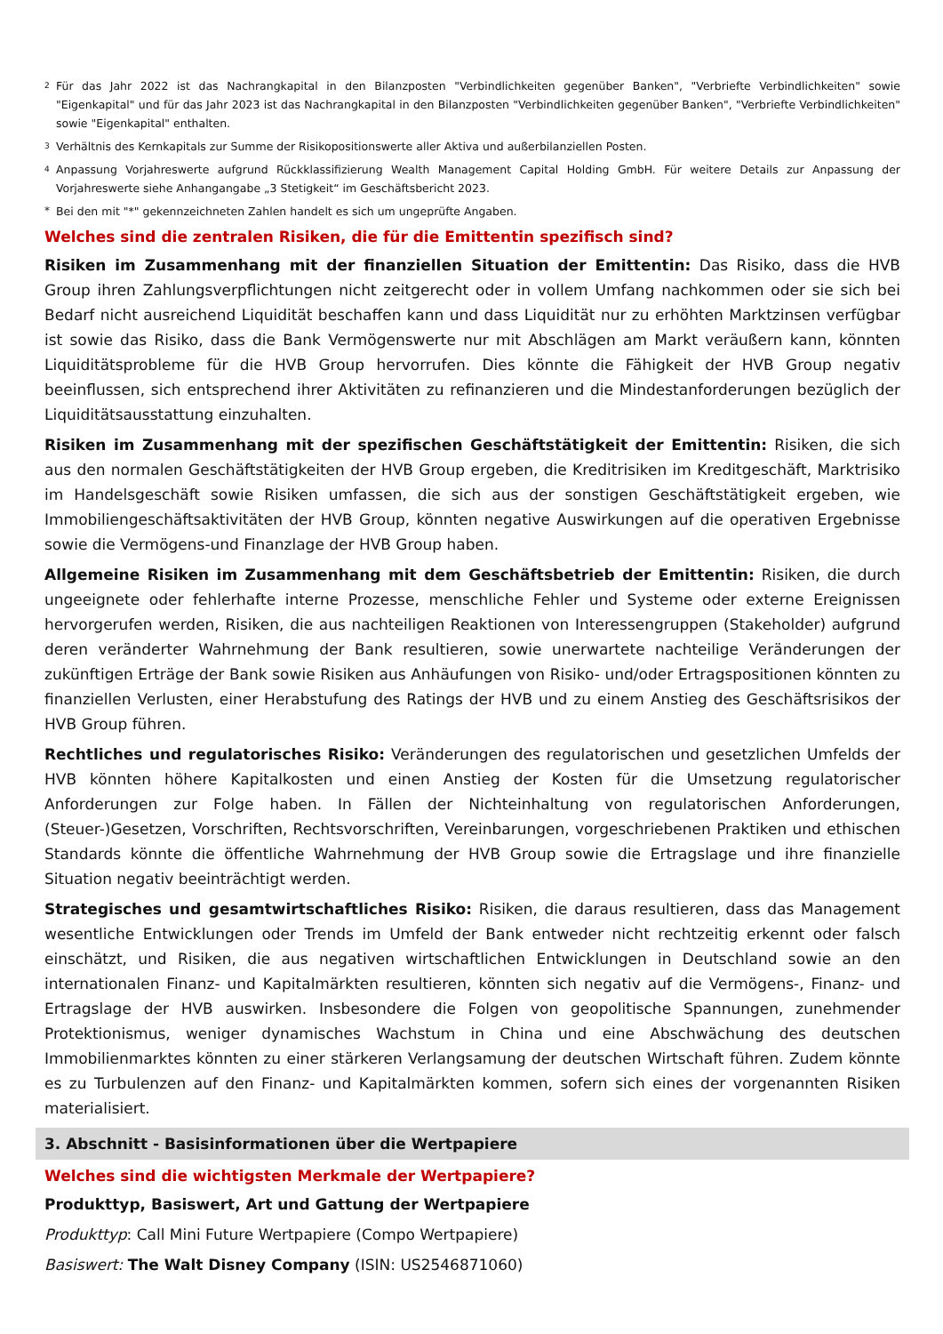2 Für das Jahr 2022 ist das Nachrangkapital in den Bilanzposten "Verbindlichkeiten gegenüber Banken", "Verbriefte Verbindlichkeiten" sowie "Eigenkapital" und für das Jahr 2023 ist das Nachrangkapital in den Bilanzposten "Verbindlichkeiten gegenüber Banken", "Verbriefte Verbindlichkeiten" sowie "Eigenkapital" enthalten.
3 Verhältnis des Kernkapitals zur Summe der Risikopositionswerte aller Aktiva und außerbilanziellen Posten.
4 Anpassung Vorjahreswerte aufgrund Rückklassifizierung Wealth Management Capital Holding GmbH. Für weitere Details zur Anpassung der Vorjahreswerte siehe Anhangangabe „3 Stetigkeit“ im Geschäftsbericht 2023.
* Bei den mit "*" gekennzeichneten Zahlen handelt es sich um ungeprüfte Angaben.
Welches sind die zentralen Risiken, die für die Emittentin spezifisch sind?
Risiken im Zusammenhang mit der finanziellen Situation der Emittentin: Das Risiko, dass die HVB Group ihren Zahlungsverpflichtungen nicht zeitgerecht oder in vollem Umfang nachkommen oder sie sich bei Bedarf nicht ausreichend Liquidität beschaffen kann und dass Liquidität nur zu erhöhten Marktzinsen verfügbar ist sowie das Risiko, dass die Bank Vermögenswerte nur mit Abschlägen am Markt veräußern kann, könnten Liquiditätsprobleme für die HVB Group hervorrufen. Dies könnte die Fähigkeit der HVB Group negativ beeinflussen, sich entsprechend ihrer Aktivitäten zu refinanzieren und die Mindestanforderungen bezüglich der Liquiditätsausstattung einzuhalten.
Risiken im Zusammenhang mit der spezifischen Geschäftstätigkeit der Emittentin: Risiken, die sich aus den normalen Geschäftstätigkeiten der HVB Group ergeben, die Kreditrisiken im Kreditgeschäft, Marktrisiko im Handelsgeschäft sowie Risiken umfassen, die sich aus der sonstigen Geschäftstätigkeit ergeben, wie Immobiliengeschäftsaktivitäten der HVB Group, könnten negative Auswirkungen auf die operativen Ergebnisse sowie die Vermögens-und Finanzlage der HVB Group haben.
Allgemeine Risiken im Zusammenhang mit dem Geschäftsbetrieb der Emittentin: Risiken, die durch ungeeignete oder fehlerhafte interne Prozesse, menschliche Fehler und Systeme oder externe Ereignissen hervorgerufen werden, Risiken, die aus nachteiligen Reaktionen von Interessengruppen (Stakeholder) aufgrund deren veränderter Wahrnehmung der Bank resultieren, sowie unerwartete nachteilige Veränderungen der zukünftigen Erträge der Bank sowie Risiken aus Anhäufungen von Risiko- und/oder Ertragspositionen könnten zu finanziellen Verlusten, einer Herabstufung des Ratings der HVB und zu einem Anstieg des Geschäftsrisikos der HVB Group führen.
Rechtliches und regulatorisches Risiko: Veränderungen des regulatorischen und gesetzlichen Umfelds der HVB könnten höhere Kapitalkosten und einen Anstieg der Kosten für die Umsetzung regulatorischer Anforderungen zur Folge haben. In Fällen der Nichteinhaltung von regulatorischen Anforderungen, (Steuer-)Gesetzen, Vorschriften, Rechtsvorschriften, Vereinbarungen, vorgeschriebenen Praktiken und ethischen Standards könnte die öffentliche Wahrnehmung der HVB Group sowie die Ertragslage und ihre finanzielle Situation negativ beeinträchtigt werden.
Strategisches und gesamtwirtschaftliches Risiko: Risiken, die daraus resultieren, dass das Management wesentliche Entwicklungen oder Trends im Umfeld der Bank entweder nicht rechtzeitig erkennt oder falsch einschätzt, und Risiken, die aus negativen wirtschaftlichen Entwicklungen in Deutschland sowie an den internationalen Finanz- und Kapitalmärkten resultieren, könnten sich negativ auf die Vermögens-, Finanz- und Ertragslage der HVB auswirken. Insbesondere die Folgen von geopolitische Spannungen, zunehmender Protektionismus, weniger dynamisches Wachstum in China und eine Abschwächung des deutschen Immobilienmarktes könnten zu einer stärkeren Verlangsamung der deutschen Wirtschaft führen. Zudem könnte es zu Turbulenzen auf den Finanz- und Kapitalmärkten kommen, sofern sich eines der vorgenannten Risiken materialisiert.
3. Abschnitt - Basisinformationen über die Wertpapiere
Welches sind die wichtigsten Merkmale der Wertpapiere?
Produkttyp, Basiswert, Art und Gattung der Wertpapiere
Produkttyp: Call Mini Future Wertpapiere (Compo Wertpapiere)
Basiswert: The Walt Disney Company (ISIN: US2546871060)